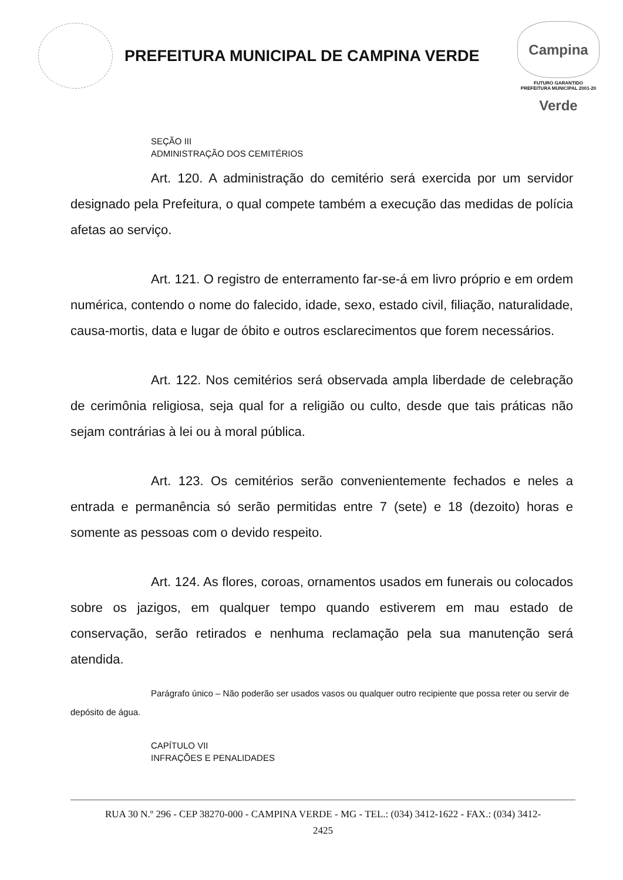PREFEITURA MUNICIPAL DE CAMPINA VERDE
Campina Verde
FUTURO GARANTIDO
PREFEITURA MUNICIPAL 2001-20
SEÇÃO III
ADMINISTRAÇÃO DOS CEMITÉRIOS
Art. 120. A administração do cemitério será exercida por um servidor designado pela Prefeitura, o qual compete também a execução das medidas de polícia afetas ao serviço.
Art. 121. O registro de enterramento far-se-á em livro próprio e em ordem numérica, contendo o nome do falecido, idade, sexo, estado civil, filiação, naturalidade, causa-mortis, data e lugar de óbito e outros esclarecimentos que forem necessários.
Art. 122. Nos cemitérios será observada ampla liberdade de celebração de cerimônia religiosa, seja qual for a religião ou culto, desde que tais práticas não sejam contrárias à lei ou à moral pública.
Art. 123. Os cemitérios serão convenientemente fechados e neles a entrada e permanência só serão permitidas entre 7 (sete) e 18 (dezoito) horas e somente as pessoas com o devido respeito.
Art. 124. As flores, coroas, ornamentos usados em funerais ou colocados sobre os jazigos, em qualquer tempo quando estiverem em mau estado de conservação, serão retirados e nenhuma reclamação pela sua manutenção será atendida.
Parágrafo único – Não poderão ser usados vasos ou qualquer outro recipiente que possa reter ou servir de depósito de água.
CAPÍTULO VII
INFRAÇÕES E PENALIDADES
RUA 30 N.º 296 - CEP 38270-000 - CAMPINA VERDE - MG - TEL.: (034) 3412-1622 - FAX.: (034) 3412-
2425